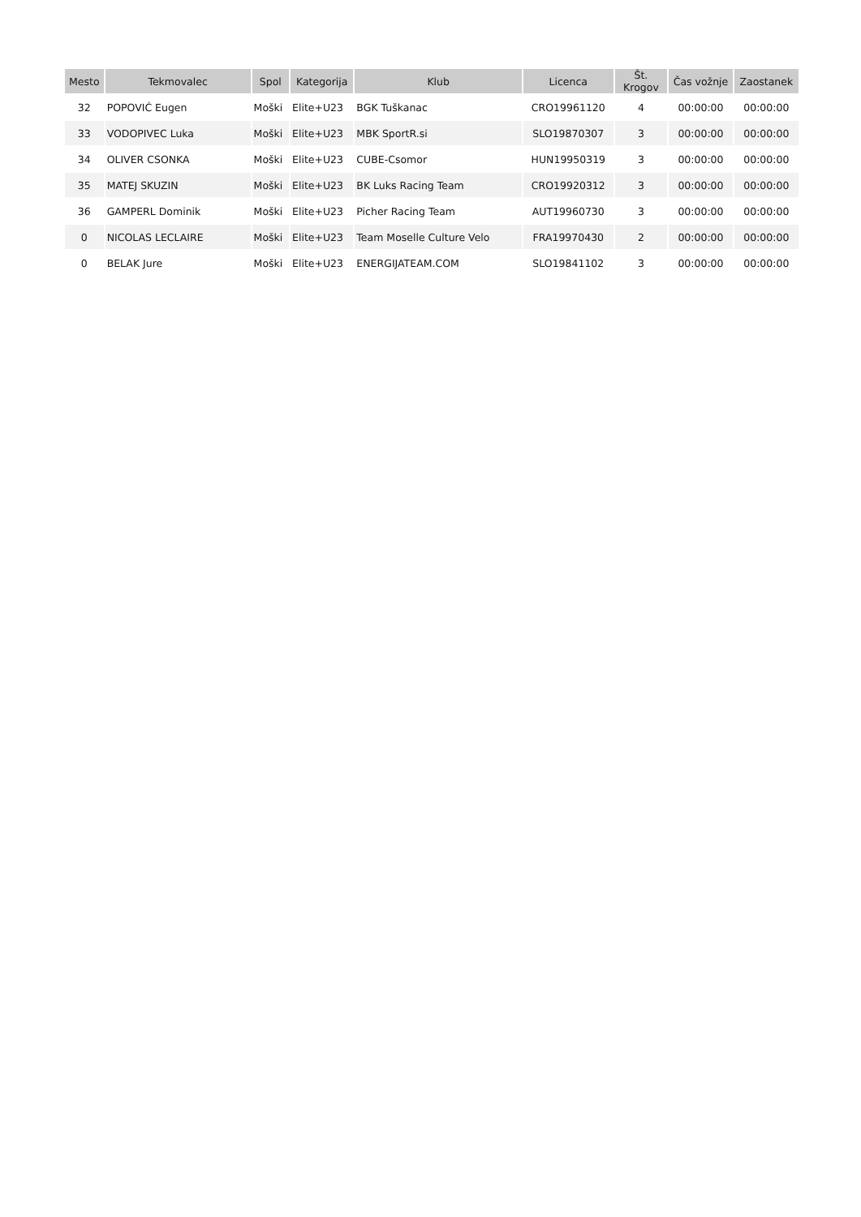| Mesto | Tekmovalec | Spol | Kategorija | Klub | Licenca | Št. Krogov | Čas vožnje | Zaostanek |
| --- | --- | --- | --- | --- | --- | --- | --- | --- |
| 32 | POPOVIĆ Eugen | Moški | Elite+U23 | BGK Tuškanac | CRO19961120 | 4 | 00:00:00 | 00:00:00 |
| 33 | VODOPIVEC Luka | Moški | Elite+U23 | MBK SportR.si | SLO19870307 | 3 | 00:00:00 | 00:00:00 |
| 34 | OLIVER CSONKA | Moški | Elite+U23 | CUBE-Csomor | HUN19950319 | 3 | 00:00:00 | 00:00:00 |
| 35 | MATEJ SKUZIN | Moški | Elite+U23 | BK Luks Racing Team | CRO19920312 | 3 | 00:00:00 | 00:00:00 |
| 36 | GAMPERL Dominik | Moški | Elite+U23 | Picher Racing Team | AUT19960730 | 3 | 00:00:00 | 00:00:00 |
| 0 | NICOLAS LECLAIRE | Moški | Elite+U23 | Team Moselle Culture Velo | FRA19970430 | 2 | 00:00:00 | 00:00:00 |
| 0 | BELAK Jure | Moški | Elite+U23 | ENERGIJATEAM.COM | SLO19841102 | 3 | 00:00:00 | 00:00:00 |